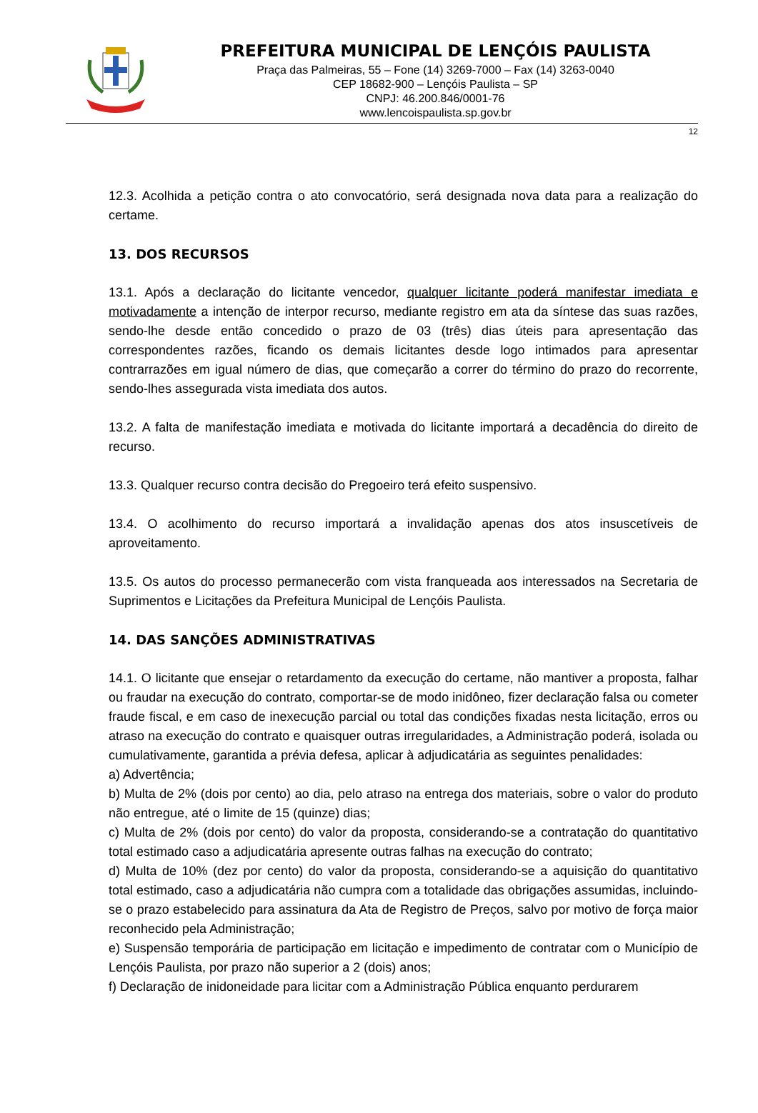PREFEITURA MUNICIPAL DE LENÇÓIS PAULISTA
Praça das Palmeiras, 55 – Fone (14) 3269-7000 – Fax (14) 3263-0040
CEP 18682-900 – Lençóis Paulista – SP
CNPJ: 46.200.846/0001-76
www.lencoispaulista.sp.gov.br
12
12.3. Acolhida a petição contra o ato convocatório, será designada nova data para a realização do certame.
13. DOS RECURSOS
13.1. Após a declaração do licitante vencedor, qualquer licitante poderá manifestar imediata e motivadamente a intenção de interpor recurso, mediante registro em ata da síntese das suas razões, sendo-lhe desde então concedido o prazo de 03 (três) dias úteis para apresentação das correspondentes razões, ficando os demais licitantes desde logo intimados para apresentar contrarrazões em igual número de dias, que começarão a correr do término do prazo do recorrente, sendo-lhes assegurada vista imediata dos autos.
13.2. A falta de manifestação imediata e motivada do licitante importará a decadência do direito de recurso.
13.3. Qualquer recurso contra decisão do Pregoeiro terá efeito suspensivo.
13.4. O acolhimento do recurso importará a invalidação apenas dos atos insuscetíveis de aproveitamento.
13.5. Os autos do processo permanecerão com vista franqueada aos interessados na Secretaria de Suprimentos e Licitações da Prefeitura Municipal de Lençóis Paulista.
14. DAS SANÇÕES ADMINISTRATIVAS
14.1. O licitante que ensejar o retardamento da execução do certame, não mantiver a proposta, falhar ou fraudar na execução do contrato, comportar-se de modo inidôneo, fizer declaração falsa ou cometer fraude fiscal, e em caso de inexecução parcial ou total das condições fixadas nesta licitação, erros ou atraso na execução do contrato e quaisquer outras irregularidades, a Administração poderá, isolada ou cumulativamente, garantida a prévia defesa, aplicar à adjudicatária as seguintes penalidades:
a) Advertência;
b) Multa de 2% (dois por cento) ao dia, pelo atraso na entrega dos materiais, sobre o valor do produto não entregue, até o limite de 15 (quinze) dias;
c) Multa de 2% (dois por cento) do valor da proposta, considerando-se a contratação do quantitativo total estimado caso a adjudicatária apresente outras falhas na execução do contrato;
d) Multa de 10% (dez por cento) do valor da proposta, considerando-se a aquisição do quantitativo total estimado, caso a adjudicatária não cumpra com a totalidade das obrigações assumidas, incluindo-se o prazo estabelecido para assinatura da Ata de Registro de Preços, salvo por motivo de força maior reconhecido pela Administração;
e) Suspensão temporária de participação em licitação e impedimento de contratar com o Município de Lençóis Paulista, por prazo não superior a 2 (dois) anos;
f) Declaração de inidoneidade para licitar com a Administração Pública enquanto perdurarem